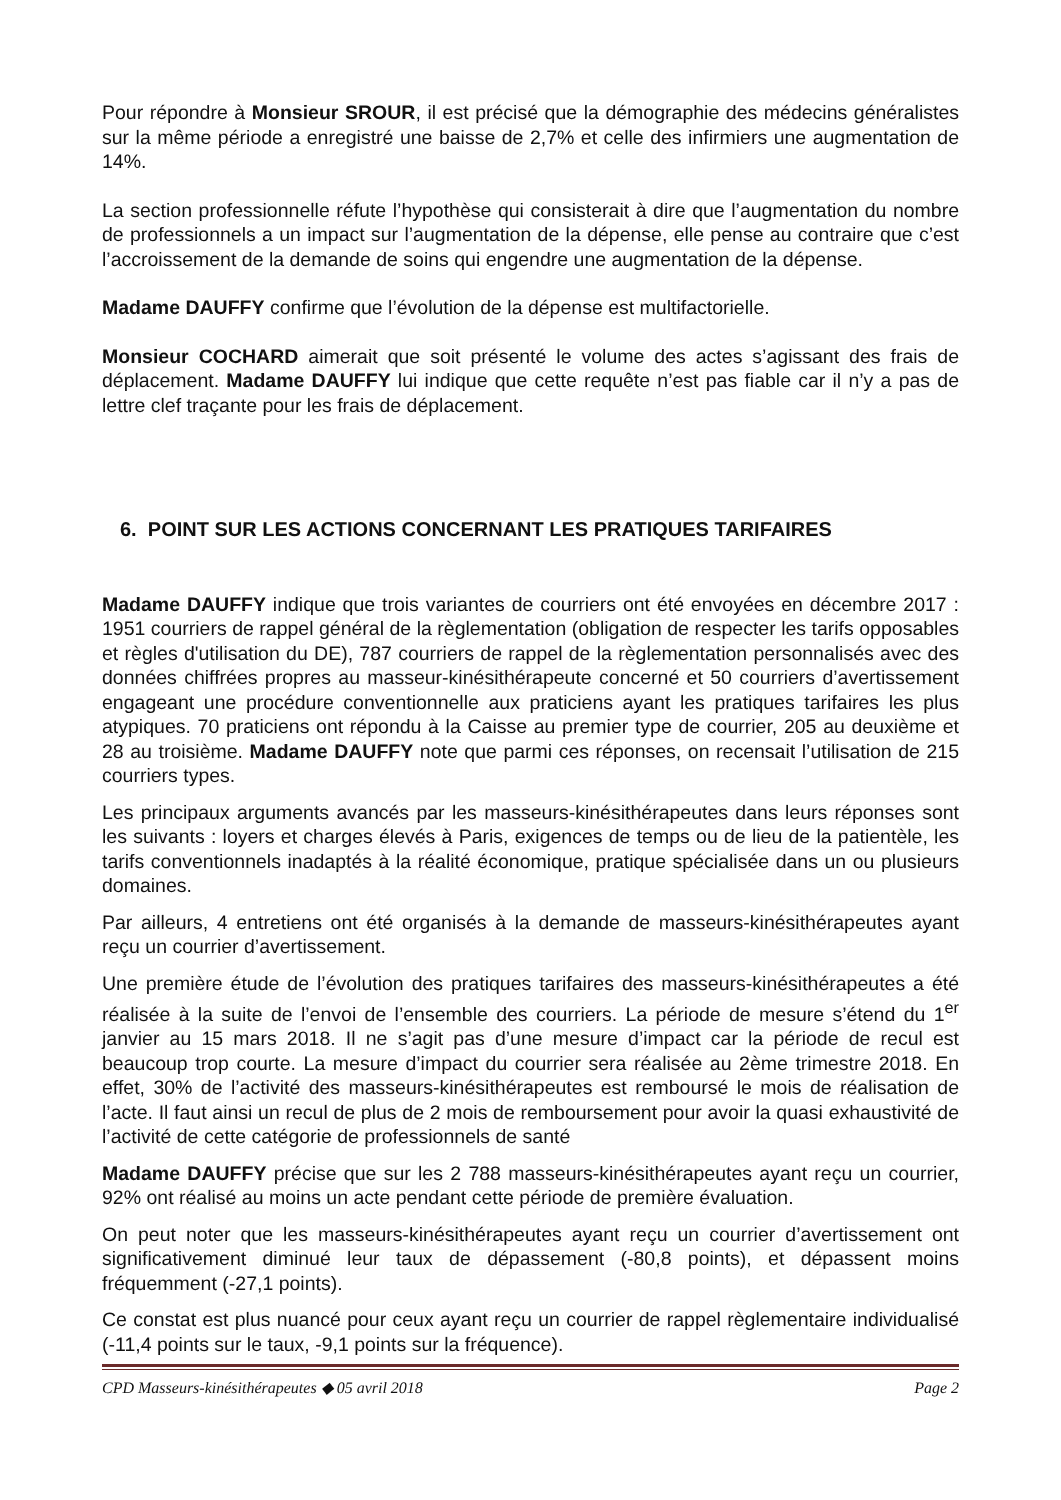Pour répondre à Monsieur SROUR, il est précisé que la démographie des médecins généralistes sur la même période a enregistré une baisse de 2,7% et celle des infirmiers une augmentation de 14%.
La section professionnelle réfute l’hypothèse qui consisterait à dire que l’augmentation du nombre de professionnels a un impact sur l’augmentation de la dépense, elle pense au contraire que c’est l’accroissement de la demande de soins qui engendre une augmentation de la dépense.
Madame DAUFFY confirme que l’évolution de la dépense est multifactorielle.
Monsieur COCHARD aimerait que soit présenté le volume des actes s’agissant des frais de déplacement. Madame DAUFFY lui indique que cette requête n’est pas fiable car il n’y a pas de lettre clef traçante pour les frais de déplacement.
6. POINT SUR LES ACTIONS CONCERNANT LES PRATIQUES TARIFAIRES
Madame DAUFFY indique que trois variantes de courriers ont été envoyées en décembre 2017 : 1951 courriers de rappel général de la règlementation (obligation de respecter les tarifs opposables et règles d'utilisation du DE), 787 courriers de rappel de la règlementation personnalisés avec des données chiffrées propres au masseur-kinésithérapeute concerné et 50 courriers d’avertissement engageant une procédure conventionnelle aux praticiens ayant les pratiques tarifaires les plus atypiques. 70 praticiens ont répondu à la Caisse au premier type de courrier, 205 au deuxième et 28 au troisième. Madame DAUFFY note que parmi ces réponses, on recensait l’utilisation de 215 courriers types.
Les principaux arguments avancés par les masseurs-kinésithérapeutes dans leurs réponses sont les suivants : loyers et charges élevés à Paris, exigences de temps ou de lieu de la patientèle, les tarifs conventionnels inadaptés à la réalité économique, pratique spécialisée dans un ou plusieurs domaines.
Par ailleurs, 4 entretiens ont été organisés à la demande de masseurs-kinésithérapeutes ayant reçu un courrier d’avertissement.
Une première étude de l’évolution des pratiques tarifaires des masseurs-kinésithérapeutes a été réalisée à la suite de l’envoi de l’ensemble des courriers. La période de mesure s’étend du 1<sup>er</sup> janvier au 15 mars 2018. Il ne s’agit pas d’une mesure d’impact car la période de recul est beaucoup trop courte. La mesure d’impact du courrier sera réalisée au 2ème trimestre 2018. En effet, 30% de l’activité des masseurs-kinésithérapeutes est remboursé le mois de réalisation de l’acte. Il faut ainsi un recul de plus de 2 mois de remboursement pour avoir la quasi exhaustivité de l’activité de cette catégorie de professionnels de santé
Madame DAUFFY précise que sur les 2 788 masseurs-kinésithérapeutes ayant reçu un courrier, 92% ont réalisé au moins un acte pendant cette période de première évaluation.
On peut noter que les masseurs-kinésithérapeutes ayant reçu un courrier d’avertissement ont significativement diminué leur taux de dépassement (-80,8 points), et dépassent moins fréquemment (-27,1 points).
Ce constat est plus nuancé pour ceux ayant reçu un courrier de rappel règlementaire individualisé (-11,4 points sur le taux, -9,1 points sur la fréquence).
CPD Masseurs-kinésithérapeutes ◆ 05 avril 2018 Page 2